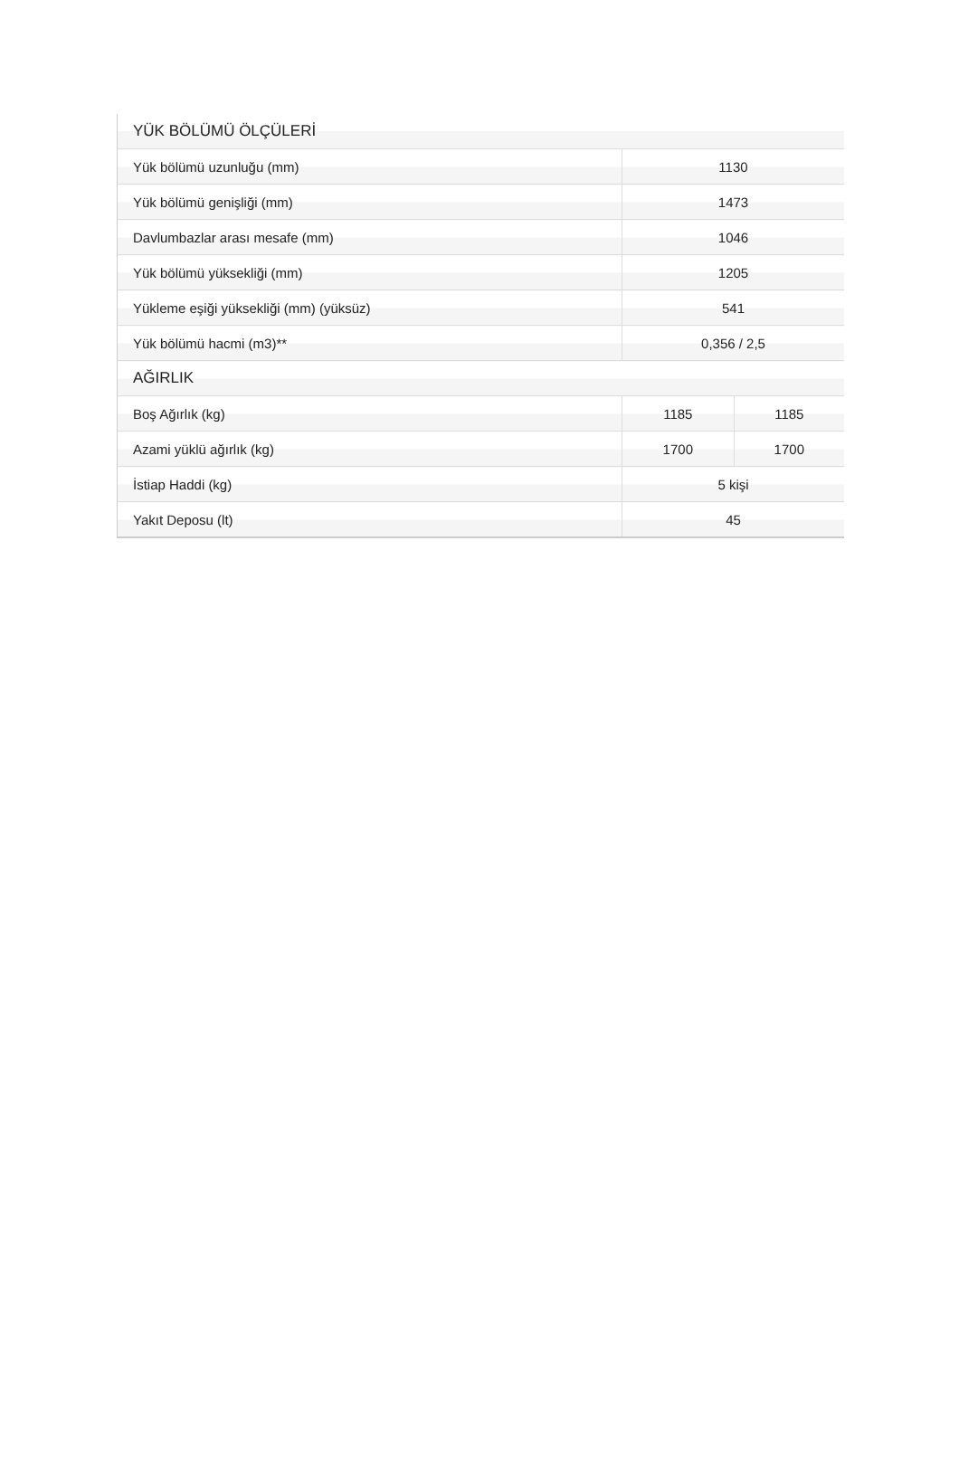| YÜK BÖLÜMÜ ÖLÇÜLERİ | | |
| --- | --- | --- |
| Yük bölümü uzunluğu (mm) | 1130 | |
| Yük bölümü genişliği (mm) | 1473 | |
| Davlumbazlar arası mesafe (mm) | 1046 | |
| Yük bölümü yüksekliği (mm) | 1205 | |
| Yükleme eşiği yüksekliği (mm) (yüksüz) | 541 | |
| Yük bölümü hacmi (m3)** | 0,356 / 2,5 | |
| AĞIRLIK | | |
| Boş Ağırlık (kg) | 1185 | 1185 |
| Azami yüklü ağırlık (kg) | 1700 | 1700 |
| İstiap Haddi (kg) | 5 kişi | |
| Yakıt Deposu (lt) | 45 | |